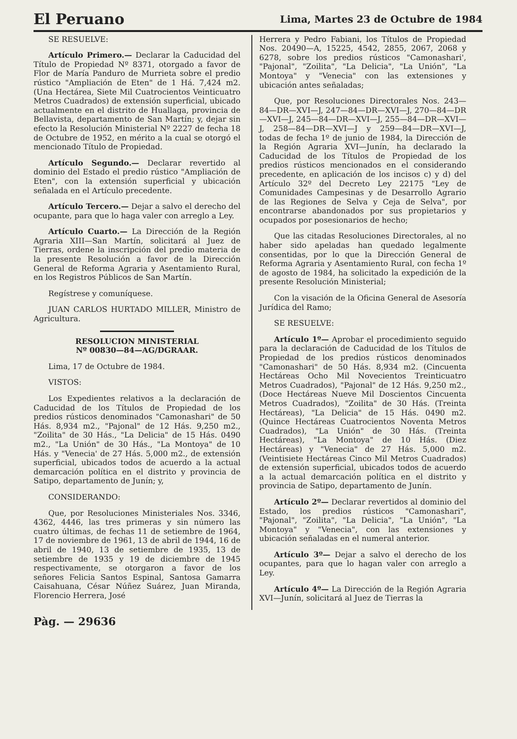El Peruano
Lima, Martes 23 de Octubre de 1984
SE RESUELVE:
Artículo Primero.— Declarar la Caducidad del Título de Propiedad Nº 8371, otorgado a favor de Flor de María Panduro de Murrieta sobre el predio rústico "Ampliación de Eten" de 1 Há. 7,424 m2. (Una Hectárea, Siete Mil Cuatrocientos Veinticuatro Metros Cuadrados) de extensión superficial, ubicado actualmente en el distrito de Huallaga, provincia de Bellavista, departamento de San Martín; y, dejar sin efecto la Resolución Ministerial Nº 2227 de fecha 18 de Octubre de 1952, en mérito a la cual se otorgó el mencionado Título de Propiedad.
Artículo Segundo.— Declarar revertido al dominio del Estado el predio rústico "Ampliación de Eten", con la extensión superficial y ubicación señalada en el Artículo precedente.
Artículo Tercero.— Dejar a salvo el derecho del ocupante, para que lo haga valer con arreglo a Ley.
Artículo Cuarto.— La Dirección de la Región Agraria XIII—San Martín, solicitará al Juez de Tierras, ordene la inscripción del predio materia de la presente Resolución a favor de la Dirección General de Reforma Agraria y Asentamiento Rural, en los Registros Públicos de San Martín.
Regístrese y comuníquese.
JUAN CARLOS HURTADO MILLER, Ministro de Agricultura.
RESOLUCION MINISTERIAL
Nº 00830—84—AG/DGRAAR.
Lima, 17 de Octubre de 1984.
VISTOS:
Los Expedientes relativos a la declaración de Caducidad de los Títulos de Propiedad de los predios rústicos denominados "Camonashari" de 50 Hás. 8,934 m2., "Pajonal" de 12 Hás. 9,250 m2., "Zoilita" de 30 Hás., "La Delicia" de 15 Hás. 0490 m2., "La Unión" de 30 Hás., "La Montoya" de 10 Hás. y "Venecia' de 27 Hás. 5,000 m2., de extensión superficial, ubicados todos de acuerdo a la actual demarcación política en el distrito y provincia de Satipo, departamento de Junín; y,
CONSIDERANDO:
Que, por Resoluciones Ministeriales Nos. 3346, 4362, 4446, las tres primeras y sin número las cuatro últimas, de fechas 11 de setiembre de 1964, 17 de noviembre de 1961, 13 de abril de 1944, 16 de abril de 1940, 13 de setiembre de 1935, 13 de setiembre de 1935 y 19 de diciembre de 1945 respectivamente, se otorgaron a favor de los señores Felicia Santos Espinal, Santosa Gamarra Caisahuana, César Núñez Suárez, Juan Miranda, Florencio Herrera, José
Herrera y Pedro Fabiani, los Títulos de Propiedad Nos. 20490—A, 15225, 4542, 2855, 2067, 2068 y 6278, sobre los predios rústicos "Camonashari', "Pajonal", "Zoilita", "La Delicia", "La Unión", "La Montoya" y "Venecia" con las extensiones y ubicación antes señaladas;
Que, por Resoluciones Directorales Nos. 243—84—DR—XVI—J, 247—84—DR—XVI—J, 270—84—DR—XVI—J, 245—84—DR—XVI—J, 255—84—DR—XVI—J, 258—84—DR—XVI—J y 259—84—DR—XVI—J, todas de fecha 1º de junio de 1984, la Dirección de la Región Agraria XVI—Junín, ha declarado la Caducidad de los Títulos de Propiedad de los predios rústicos mencionados en el considerando precedente, en aplicación de los incisos c) y d) del Artículo 32º del Decreto Ley 22175 "Ley de Comunidades Campesinas y de Desarrollo Agrario de las Regiones de Selva y Ceja de Selva", por encontrarse abandonados por sus propietarios y ocupados por posesionarios de hecho;
Que las citadas Resoluciones Directorales, al no haber sido apeladas han quedado legalmente consentidas, por lo que la Dirección General de Reforma Agraria y Asentamiento Rural, con fecha 1º de agosto de 1984, ha solicitado la expedición de la presente Resolución Ministerial;
Con la visación de la Oficina General de Asesoría Jurídica del Ramo;
SE RESUELVE:
Artículo 1º— Aprobar el procedimiento seguido para la declaración de Caducidad de los Títulos de Propiedad de los predios rústicos denominados "Camonashari" de 50 Hás. 8,934 m2. (Cincuenta Hectáreas Ocho Mil Novecientos Treinticuatro Metros Cuadrados), "Pajonal" de 12 Hás. 9,250 m2., (Doce Hectáreas Nueve Mil Doscientos Cincuenta Metros Cuadrados), "Zoilita" de 30 Hás. (Treinta Hectáreas), "La Delicia" de 15 Hás. 0490 m2. (Quince Hectáreas Cuatrocientos Noventa Metros Cuadrados), "La Unión" de 30 Hás. (Treinta Hectáreas), "La Montoya" de 10 Hás. (Diez Hectáreas) y "Venecia" de 27 Hás. 5,000 m2. (Veintisiete Hectáreas Cinco Mil Metros Cuadrados) de extensión superficial, ubicados todos de acuerdo a la actual demarcación política en el distrito y provincia de Satipo, departamento de Junín.
Artículo 2º— Declarar revertidos al dominio del Estado, los predios rústicos "Camonashari", "Pajonal", "Zoilita", "La Delicia", "La Unión", "La Montoya" y "Venecia", con las extensiones y ubicación señaladas en el numeral anterior.
Artículo 3º— Dejar a salvo el derecho de los ocupantes, para que lo hagan valer con arreglo a Ley.
Artículo 4º— La Dirección de la Región Agraria XVI—Junín, solicitará al Juez de Tierras la
Pàg. — 29636